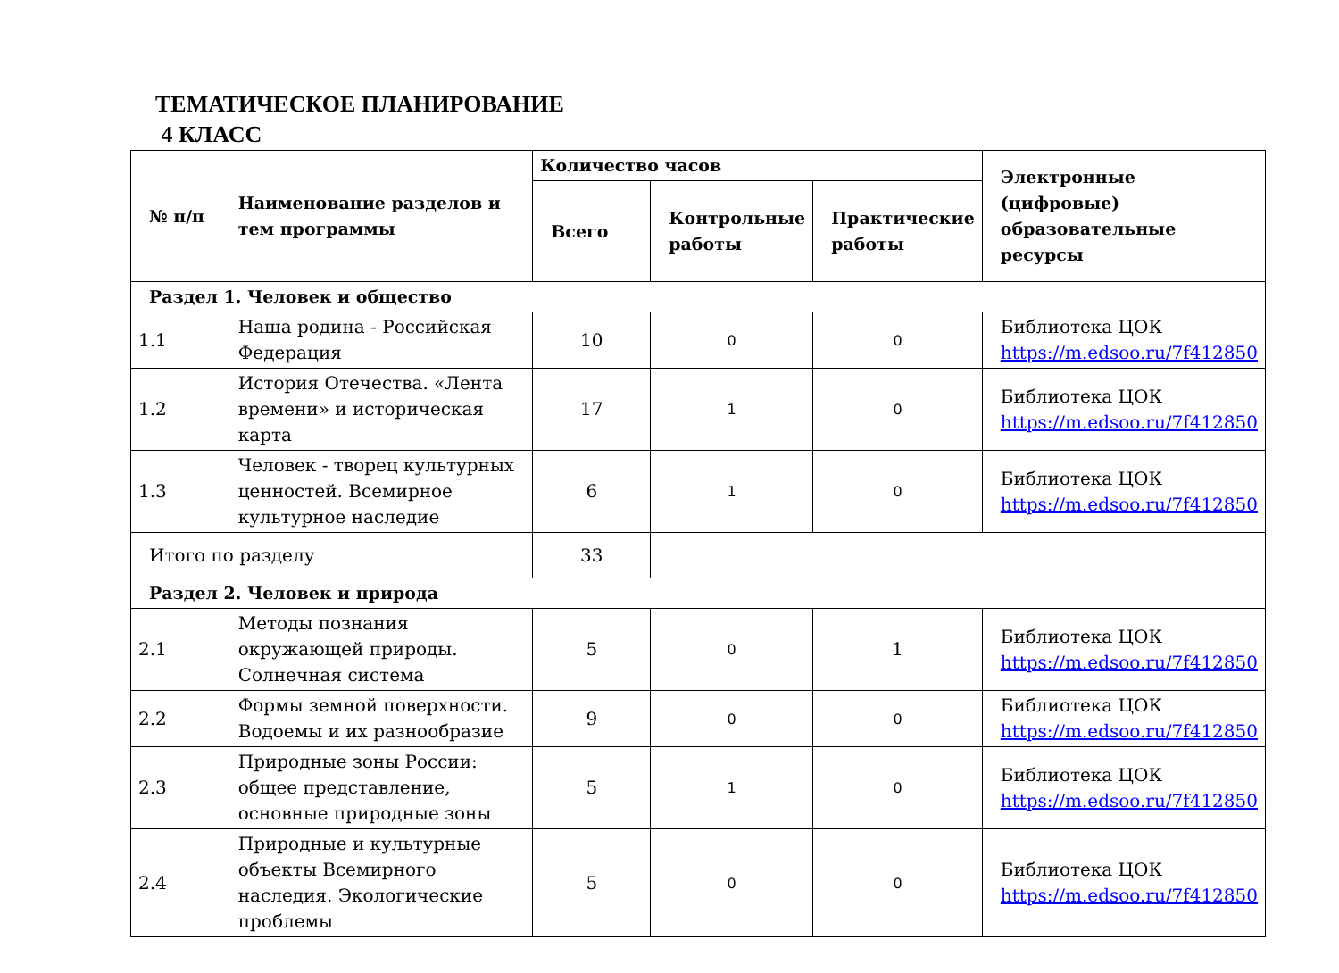ТЕМАТИЧЕСКОЕ ПЛАНИРОВАНИЕ
4 КЛАСС
| № п/п | Наименование разделов и тем программы | Количество часов | | | Электронные (цифровые) образовательные ресурсы |
| --- | --- | --- | --- | --- | --- |
| | | Всего | Контрольные работы | Практические работы | |
| Раздел 1. Человек и общество | | | | | |
| 1.1 | Наша родина - Российская Федерация | 10 | 0 | 0 | Библиотека ЦОК https://m.edsoo.ru/7f412850 |
| 1.2 | История Отечества. «Лента времени» и историческая карта | 17 | 1 | 0 | Библиотека ЦОК https://m.edsoo.ru/7f412850 |
| 1.3 | Человек - творец культурных ценностей. Всемирное культурное наследие | 6 | 1 | 0 | Библиотека ЦОК https://m.edsoo.ru/7f412850 |
| Итого по разделу | | 33 | | | |
| Раздел 2. Человек и природа | | | | | |
| 2.1 | Методы познания окружающей природы. Солнечная система | 5 | 0 | 1 | Библиотека ЦОК https://m.edsoo.ru/7f412850 |
| 2.2 | Формы земной поверхности. Водоемы и их разнообразие | 9 | 0 | 0 | Библиотека ЦОК https://m.edsoo.ru/7f412850 |
| 2.3 | Природные зоны России: общее представление, основные природные зоны | 5 | 1 | 0 | Библиотека ЦОК https://m.edsoo.ru/7f412850 |
| 2.4 | Природные и культурные объекты Всемирного наследия. Экологические проблемы | 5 | 0 | 0 | Библиотека ЦОК https://m.edsoo.ru/7f412850 |